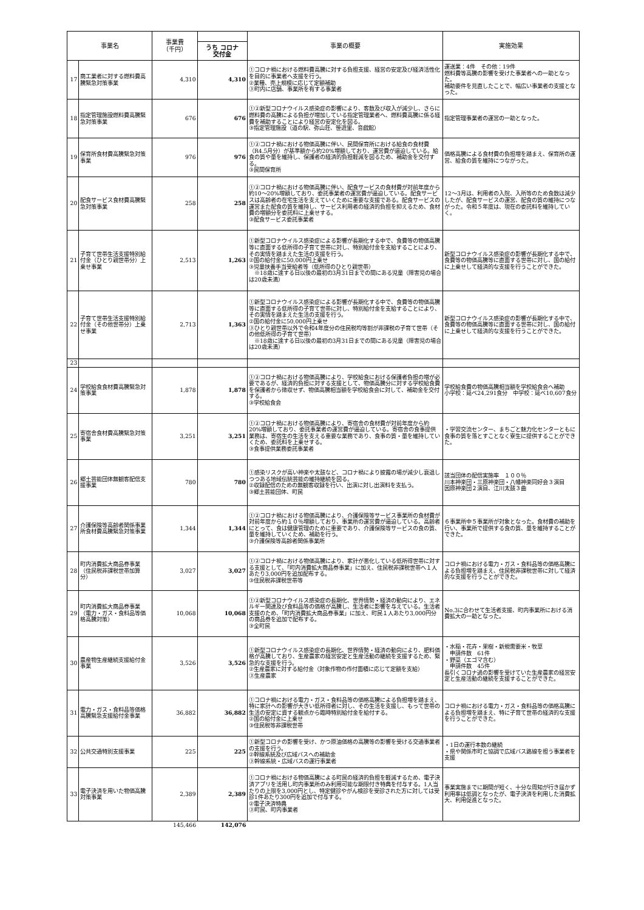| 事業名 | | 事業費 （千円） | | 事業の概要 | 実施効果 |
| --- | --- | --- | --- | --- | --- |
| | | | うち コロナ 交付金 | | |
| 17 | 商工業者に対する燃料費高騰緊急対策事業 | 4,310 | 4,310 | ①コロナ禍における燃料費高騰に対する負担支援、経営の安定及び経済活性化を目的に事業者へ支援を行う。 ②業種、売上規模に応じて定額補助 ③町内に店舗、事業所を有する事業者 | 運送業：4件 その他：19件 燃料費等高騰の影響を受けた事業者への一助となった。 補助要件を見直したことで、幅広い事業者の支援となった。 |
| 18 | 指定管理施設燃料費高騰緊急対策事業 | 676 | 676 | ①②新型コロナウイルス感染症の影響により、客数及び収入が減少し、さらに燃料費の高騰による負担が増加している指定管理業者へ、燃料費高騰に係る経費を補助することにより経営の安定化を図る。 ③指定管理施設（道の駅、弥山荘、笹遊里、音戯館） | 指定管理事業者の運営の一助となった。 |
| 19 | 保育所食材費高騰緊急対策事業 | 976 | 976 | ①②コロナ禍における物価高騰に伴い、民間保育所における給食の食材費（R4.5月分）が基準額から約20%増額しており、運営費が逼迫している。給食の質や量を維持し、保護者の経済的負担軽減を図るため、補助金を交付する。 ③民間保育所 | 価格高騰による食材費の負担増を踏まえ、保育所の運営、給食の質を維持につながった。 |
| 20 | 配食サービス食材費高騰緊急対策事業 | 258 | 258 | ①②コロナ禍における物価高騰に伴い、配食サービスの食材費が対前年度から約10～20%増額しており、委託事業者の運営費が逼迫している。配食サービスは高齢者の在宅生活を支えていくために重要な支援である。配食サービスの運営また配食の質を維持し、サービス利用者の経済的負担を抑えるため、食材費の増額分を委託料に上乗せする。 ③配食サービス委託事業者 | 12～3月は、利用者の入院、入所等のため食数は減少したが、配食サービスの運営、配食の質の維持につながった。令和５年度は、現在の委託料を維持していく。 |
| 21 | 子育て世帯生活支援特別給付金（ひとり親世帯分）上乗せ事業 | 2,513 | 1,263 | ①新型コロナウイルス感染症による影響が長期化する中で、食費等の物価高騰等に直面する低所得の子育て世帯に対し、特別給付金を支給することにより、その実情を踏まえた生活の支援を行う。 ②国の給付金に50,000円上乗せ ③児童扶養手当受給者等（低所得のひとり親世帯） ※18歳に達する日以後の最初の3月31日までの間にある児童（障害児の場合は20歳未満） | 新型コロナウイルス感染症の影響が長期化する中で、食費等の物価高騰等に直面する世帯に対し、国の給付に上乗せして経済的な支援を行うことができた。 |
| 22 | 子育て世帯生活支援特別給付金（その他世帯分）上乗せ事業 | 2,713 | 1,363 | ①新型コロナウイルス感染症による影響が長期化する中で、食費等の物価高騰等に直面する低所得の子育て世帯に対し、特別給付金を支給することにより、その実情を踏まえた生活の支援を行う。 ②国の給付金に50,000円上乗せ ③ひとり親世帯以外で令和4年度分の住民税均等割が非課税の子育て世帯（その他低所得の子育て世帯） ※18歳に達する日以後の最初の3月31日までの間にある児童（障害児の場合は20歳未満） | 新型コロナウイルス感染症の影響が長期化する中で、食費等の物価高騰等に直面する世帯に対し、国の給付に上乗せして経済的な支援を行うことができた。 |
| 23 | | | | | |
| 24 | 学校給食食材費高騰緊急対策事業 | 1,878 | 1,878 | ①②コロナ禍における物価高騰により、学校給食における保護者負担の増が必要であるが、経済的負担に対する支援として、物価高騰分に対する学校給食費を保護者から徴収せず、物価高騰相当額を学校給食会に対して、補助金を交付する。 ③学校給食会 | 学校給食費の物価高騰相当額を学校給食会へ補助 小学校：延べ24,291食分 中学校：延べ10,607食分 |
| 25 | 寄宿舎食材費高騰緊急対策事業 | 3,251 | 3,251 | ①②コロナ禍における物価高騰により、寄宿舎の食材費が対前年度から約20%増額しており、委託事業者の運営費が逼迫している。寄宿舎の食事提供業務は、寄宿生の生活を支える重要な業務であり、食事の質・量を維持していくため、委託料を上乗せする。 ③食事提供業務委託事業者 | ・学習交流センター、まちごと魅力化センターともに食事の質を落とすことなく寮生に提供することができた。 |
| 26 | 郷土芸能団体無観客配信支援事業 | 780 | 780 | ①感染リスクが高い神楽や太鼓など、コロナ禍により披露の場が減少し衰退しつつある地域伝統芸能の維持継続を図る。 ②収録配信のための無観客収録を行い、出演に対し出演料を支払う。 ③郷土芸能団体、町民 | 該当団体の配信実施率 １００％ 川本神楽団・三原神楽団・八幡神楽同好会３演目 因原神楽団２演目、江川太鼓３曲 |
| 27 | 介護保険等高齢者関係事業所食材費高騰緊急対策事業 | 1,344 | 1,344 | ①②コロナ禍における物価高騰により、介護保険等サービス事業所の食材費が対前年度から約１０％増額しており、事業所の運営費が逼迫している。高齢者にとって、食は健康管理のために重要であり、介護保険等サービスの食の質、量を維持していくため、補助を行う。 ③介護保険等高齢者関係事業所 | ６事業所中５事業所が対象となった。食材費の補助を行い、事業所で提供する食の質、量を維持することができた。 |
| 28 | 町内消費拡大商品券事業（住民税非課税世帯加算分） | 3,027 | 3,027 | ①②コロナ禍における物価高騰により、家計が悪化している低所得世帯に対する支援として、「町内消費拡大商品券事業」に加え、住民税非課税世帯へ１人あたり3,000円を追加配布する。 ③住民税非課税世帯等 | コロナ禍における電力・ガス・食料品等の価格高騰による負担増を踏まえ、住民税非課税世帯に対して経済的な支援を行うことができた。 |
| 29 | 町内消費拡大商品券事業（電力・ガス・食料品等価格高騰対策） | 10,068 | 10,068 | ①②新型コロナウイルス感染症の長期化、世界情勢・経済の動向により、エネルギー関連及び食料品等の価格が高騰し、生活者に影響を与えている。生活者支援のため、「町内消費拡大商品券事業」に加え、町民１人あたり3,000円分の商品券を追加で配布する。 ③全町民 | No.3に合わせて生活者支援、町内事業所における消費拡大の一助となった。 |
| 30 | 農産物生産継続支援給付金事業 | 3,526 | 3,526 | ①新型コロナウイルス感染症の長期化、世界情勢・経済の動向により、肥料価格が高騰しており、生産農家の経営安定と生産活動の継続を支援するため、緊急的な支援を行う。 ②生産農家に対する給付金（対象作物の作付面積に応じて定額を支給） ③生産農家 | ・水稲・花卉・果樹・新規需要米・牧草 申請件数 61件 ・野菜（エゴマ含む） 申請件数 45件 長引くコロナ過の影響を受けていた生産農家の経営安定と生産活動の継続を支援することができた。 |
| 31 | 電力・ガス・食料品等価格高騰緊急支援給付金事業 | 36,882 | 36,882 | ①コロナ禍における電力・ガス・食料品等の価格高騰による負担増を踏まえ、特に家計への影響が大きい低所得者に対し、その生活を支援し、もって世帯の生活の安定に資する観点から臨時特別給付金を給付する。 ②国の給付金に上乗せ ③住民税等非課税世帯 | コロナ禍における電力・ガス・食料品等の価格高騰による負担増を踏まえ、特に子育て世帯の経済的な支援を行うことができた。 |
| 32 | 公共交通特別支援事業 | 225 | 225 | ①新型コロナの影響を受け、かつ原油価格の高騰等の影響を受ける交通事業者の支援を行う。 ②幹線系統及び広域バスへの補助金 ③幹線系統・広域バスの運行事業者 | ・1日の運行本数の継続 ・県や関係市町と協調で広域バス路線を担う事業者を支援 |
| 33 | 電子決済を用いた物価高騰対策事業 | 2,389 | 2,389 | ①コロナ禍における物価高騰による町民の経済的負担を軽減するため、電子決済アプリを活用し町内事業所のみ利用可能な期限付き特典を付与する。1人当たりの上限を3,000円とし、特定健診やがん検診を受診された方に対しては受診1件あたり300円を追加で付与する。 ②電子決済特典 ③町民、町内事業者 | 事業実施までに期間が短く、十分な周知が行き届かず利用率は低調となったが、電子決済を利用した消費拡大、利用促進となった。 |
| | | 145,466 | 142,076 | | |